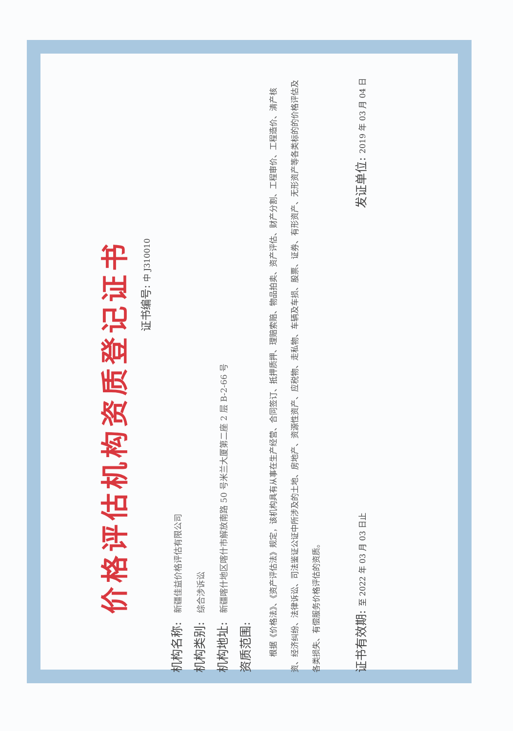价格评估机构资质登记证书
证书编号: 中 J310010
机构名称: 新疆佳益价格评估有限公司
机构类别: 综合涉诉讼
机构地址: 新疆喀什地区喀什市解放南路 50 号米兰大厦第二座 2 层 B-2-66 号
资质范围:
根据《价格法》、《资产评估法》规定，该机构具有从事在生产经营、合同签订、抵押质押、理赔索赔、物品拍卖、资产评估、财产分割、工程审价、工程造价、清产核资、经济纠纷、法律诉讼、司法鉴证公证中所涉及的土地、房地产、资源性资产、应税物、走私物、车辆及车损、股票、证券、有形资产、无形资产等各类标的的价格评估及各类损失、有偿服务价格评估的资质。
证书有效期: 至 2022 年 03 月 03 日止
发证单位: 2019 年 03 月 04 日